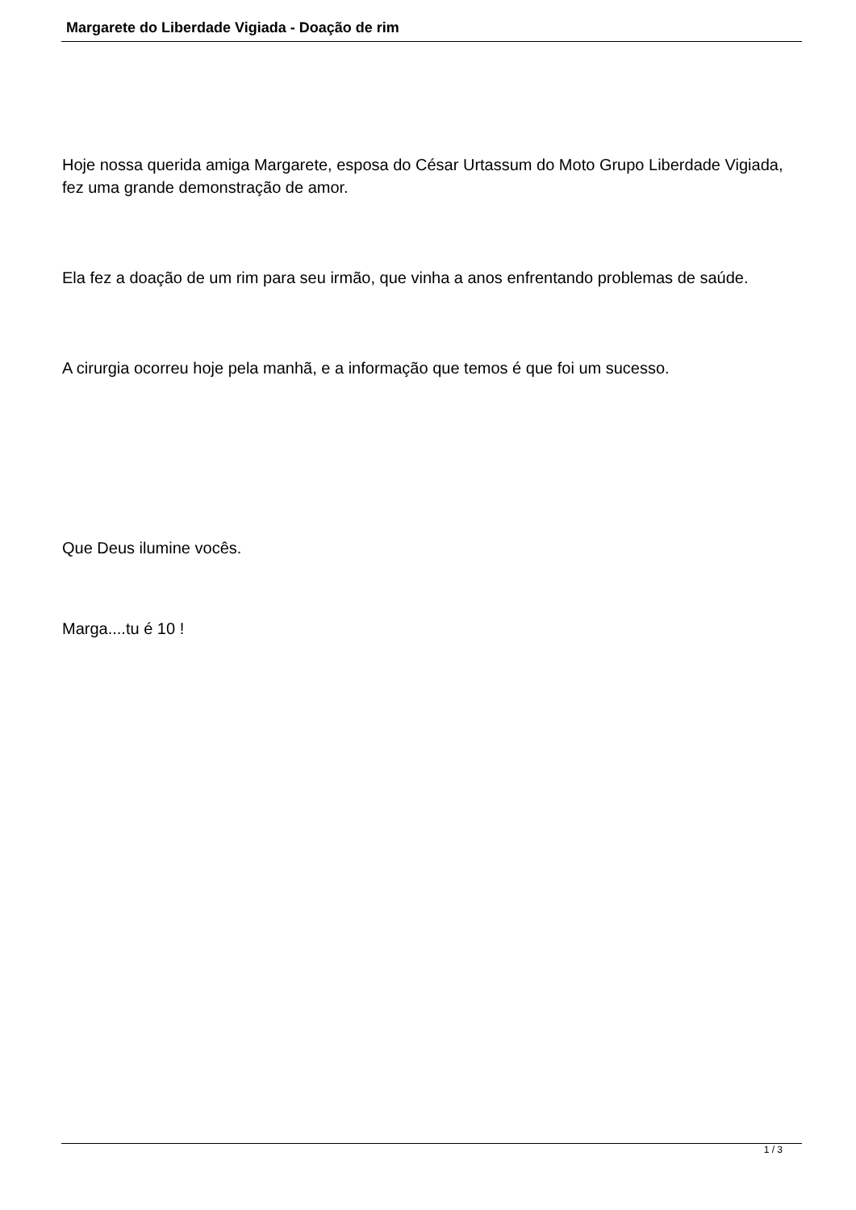Margarete do Liberdade Vigiada - Doação de rim
Hoje nossa querida amiga Margarete, esposa do César Urtassum do Moto Grupo Liberdade Vigiada, fez uma grande demonstração de amor.
Ela fez a doação de um rim para seu irmão, que vinha a anos enfrentando problemas de saúde.
A cirurgia ocorreu hoje pela manhã, e a informação que temos é que foi um sucesso.
Que Deus ilumine vocês.
Marga....tu é 10 !
1 / 3